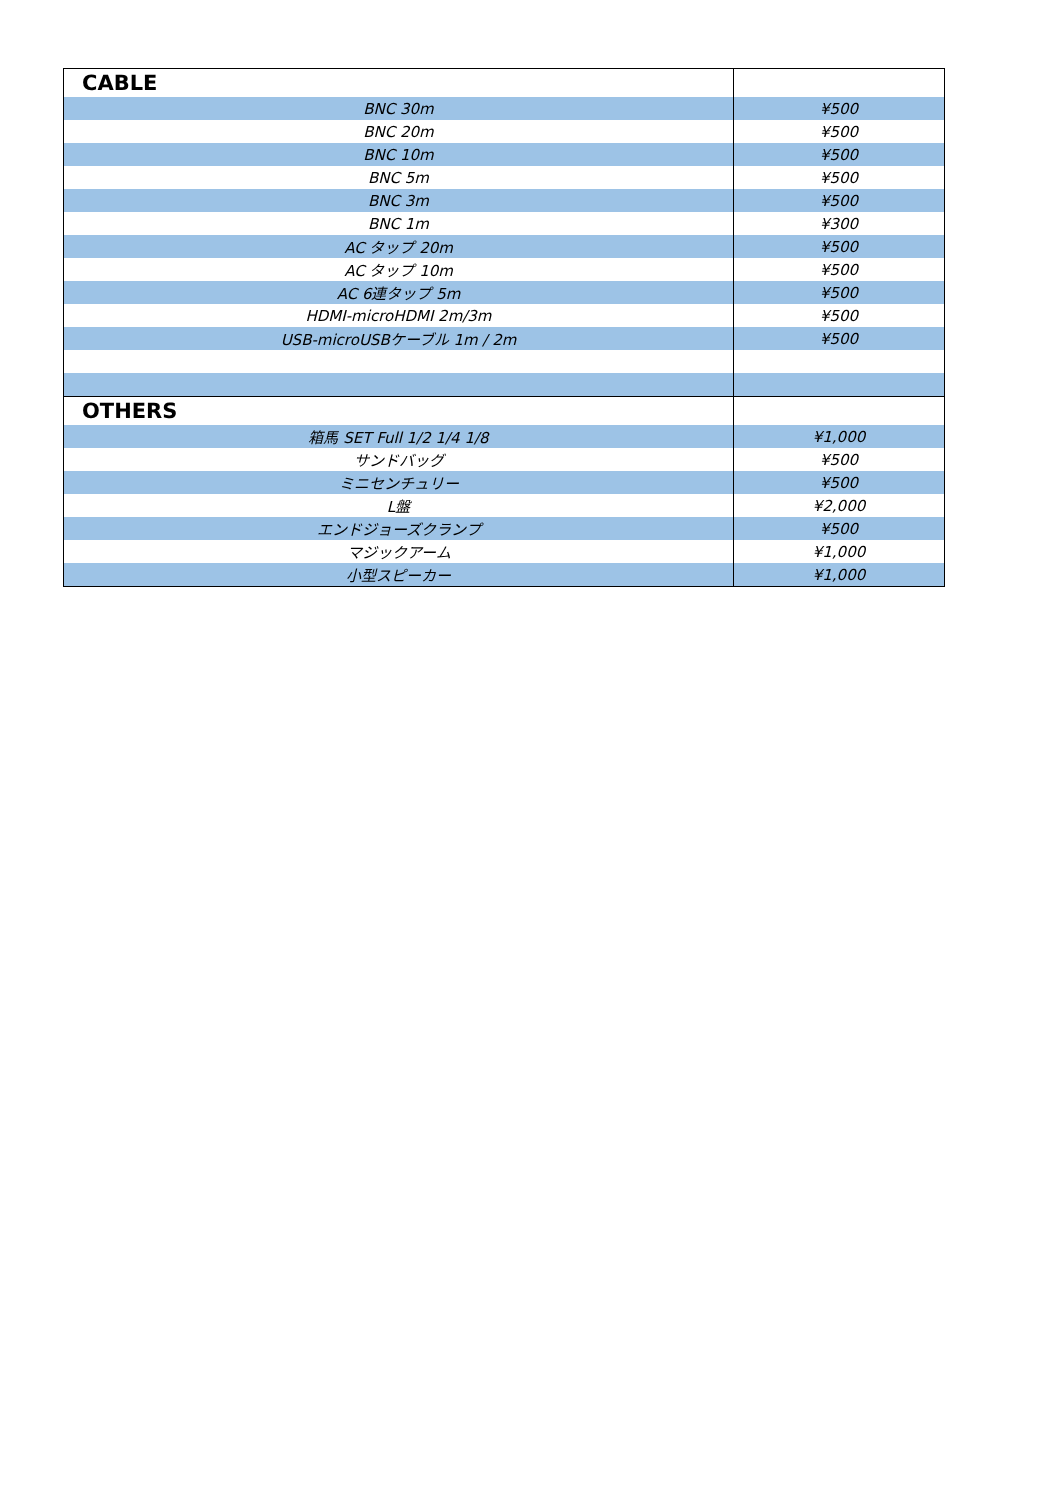| CABLE | |
| --- | --- |
| BNC 30m | ¥500 |
| BNC 20m | ¥500 |
| BNC 10m | ¥500 |
| BNC 5m | ¥500 |
| BNC 3m | ¥500 |
| BNC 1m | ¥300 |
| AC タップ 20m | ¥500 |
| AC タップ 10m | ¥500 |
| AC 6連タップ 5m | ¥500 |
| HDMI-microHDMI 2m/3m | ¥500 |
| USB-microUSBケーブル 1m / 2m | ¥500 |
| OTHERS | |
| 箱馬 SET Full 1/2 1/4 1/8 | ¥1,000 |
| サンドバッグ | ¥500 |
| ミニセンチュリー | ¥500 |
| L盤 | ¥2,000 |
| エンドジョーズクランプ | ¥500 |
| マジックアーム | ¥1,000 |
| 小型スピーカー | ¥1,000 |